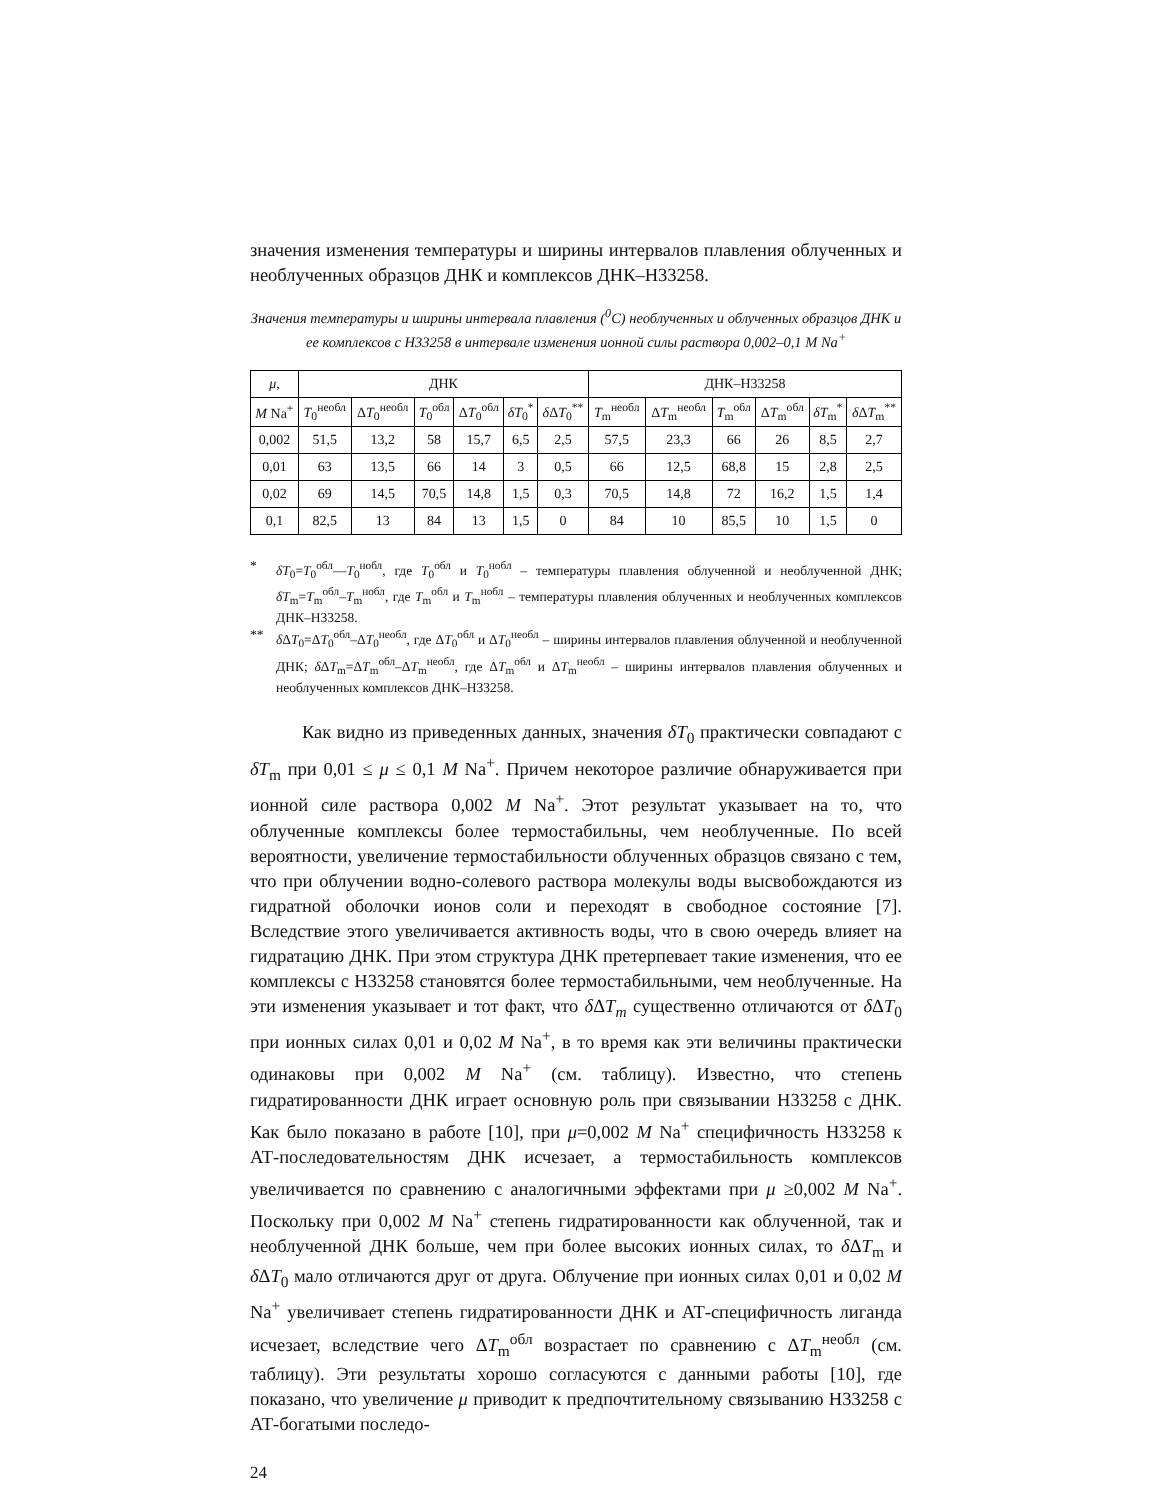значения изменения температуры и ширины интервалов плавления облученных и необлученных образцов ДНК и комплексов ДНК–Н33258.
Значения температуры и ширины интервала плавления (<sup>0</sup>С) необлученных и облученных образцов ДНК и ее комплексов с Н33258 в интервале изменения ионной силы раствора 0,002–0,1 М Na<sup>+</sup>
| μ , | ДНК | | | | | | ДНК–Н33258 | | | | | |
| --- | --- | --- | --- | --- | --- | --- | --- | --- | --- | --- | --- | --- |
| M Na<sup>+</sup> | T<sub>0</sub><sup>необл</sup> | Δ T<sub>0</sub><sup>необл</sup> | T<sub>0</sub><sup>обл</sup> | Δ T<sub>0</sub><sup>обл</sup> | δT<sub>0</sub><sup>*</sup> | δ Δ T<sub>0</sub><sup>**</sup> | T<sub>m</sub><sup>необл</sup> | Δ T<sub>m</sub><sup>необл</sup> | T<sub>m</sub><sup>обл</sup> | Δ T<sub>m</sub><sup>обл</sup> | δT<sub>m</sub><sup>*</sup> | δ Δ T<sub>m</sub><sup>**</sup> |
| 0,002 | 51,5 | 13,2 | 58 | 15,7 | 6,5 | 2,5 | 57,5 | 23,3 | 66 | 26 | 8,5 | 2,7 |
| 0,01 | 63 | 13,5 | 66 | 14 | 3 | 0,5 | 66 | 12,5 | 68,8 | 15 | 2,8 | 2,5 |
| 0,02 | 69 | 14,5 | 70,5 | 14,8 | 1,5 | 0,3 | 70,5 | 14,8 | 72 | 16,2 | 1,5 | 1,4 |
| 0,1 | 82,5 | 13 | 84 | 13 | 1,5 | 0 | 84 | 10 | 85,5 | 10 | 1,5 | 0 |
* δT<sub>0</sub>=T<sub>0</sub><sup>обл</sup>—T<sub>0</sub><sup>нобл</sup>, где T<sub>0</sub><sup>обл</sup> и T<sub>0</sub><sup>нобл</sup> – температуры плавления облученной и необлученной ДНК; δT<sub>m</sub>=T<sub>m</sub><sup>обл</sup>–T<sub>m</sub><sup>нобл</sup>, где T<sub>m</sub><sup>обл</sup> и T<sub>m</sub><sup>нобл</sup> – температуры плавления облученных и необлученных комплексов ДНК–Н33258.
** δ ΔT<sub>0</sub>=ΔT<sub>0</sub><sup>обл</sup>–ΔT<sub>0</sub><sup>необл</sup>, где ΔT<sub>0</sub><sup>обл</sup> и ΔT<sub>0</sub><sup>необл</sup> – ширины интервалов плавления облученной и необлученной ДНК; δ ΔT<sub>m</sub>=ΔT<sub>m</sub><sup>обл</sup>–ΔT<sub>m</sub><sup>необл</sup>, где ΔT<sub>m</sub><sup>обл</sup> и ΔT<sub>m</sub><sup>необл</sup> – ширины интервалов плавления облученных и необлученных комплексов ДНК–Н33258.
Как видно из приведенных данных, значения δT<sub>0</sub> практически совпадают с δT<sub>m</sub> при 0,01 ≤ μ ≤ 0,1 M Na<sup>+</sup>. Причем некоторое различие обнаруживается при ионной силе раствора 0,002 M Na<sup>+</sup>. Этот результат указывает на то, что облученные комплексы более термостабильны, чем необлученные. По всей вероятности, увеличение термостабильности облученных образцов связано с тем, что при облучении водно-солевого раствора молекулы воды высвобождаются из гидратной оболочки ионов соли и переходят в свободное состояние [7]. Вследствие этого увеличивается активность воды, что в свою очередь влияет на гидратацию ДНК. При этом структура ДНК претерпевает такие изменения, что ее комплексы с Н33258 становятся более термостабильными, чем необлученные. На эти изменения указывает и тот факт, что δ ΔT<sub>m</sub> существенно отличаются от δ ΔT<sub>0</sub> при ионных силах 0,01 и 0,02 M Na<sup>+</sup>, в то время как эти величины практически одинаковы при 0,002 M Na<sup>+</sup> (см. таблицу). Известно, что степень гидратированности ДНК играет основную роль при связывании Н33258 с ДНК. Как было показано в работе [10], при μ=0,002 M Na<sup>+</sup> специфичность Н33258 к АТ-последовательностям ДНК исчезает, а термостабильность комплексов увеличивается по сравнению с аналогичными эффектами при μ ≥0,002 M Na<sup>+</sup>. Поскольку при 0,002 M Na<sup>+</sup> степень гидратированности как облученной, так и необлученной ДНК больше, чем при более высоких ионных силах, то δ ΔT<sub>m</sub> и δ ΔT<sub>0</sub> мало отличаются друг от друга. Облучение при ионных силах 0,01 и 0,02 M Na<sup>+</sup> увеличивает степень гидратированности ДНК и АТ-специфичность лиганда исчезает, вследствие чего ΔT<sub>m</sub><sup>обл</sup> возрастает по сравнению с ΔT<sub>m</sub><sup>необл</sup> (см. таблицу). Эти результаты хорошо согласуются с данными работы [10], где показано, что увеличение μ приводит к предпочтительному связыванию Н33258 с АТ-богатыми последо-
24